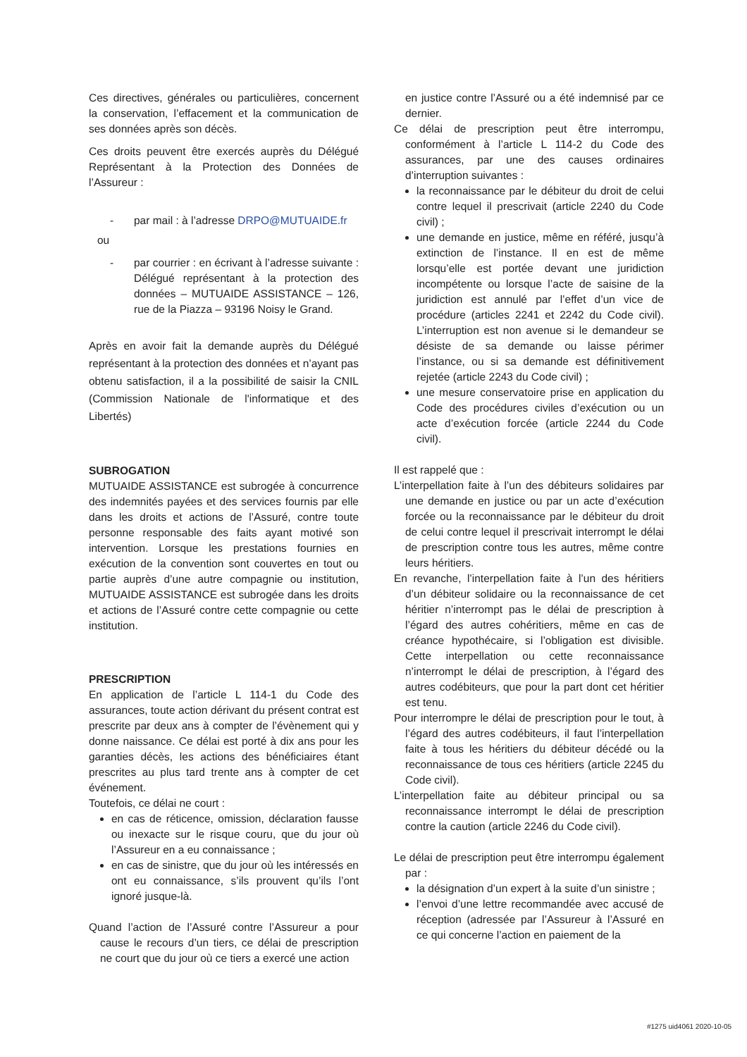Ces directives, générales ou particulières, concernent la conservation, l’effacement et la communication de ses données après son décès.
Ces droits peuvent être exercés auprès du Délégué Représentant à la Protection des Données de l’Assureur :
- par mail : à l’adresse DRPO@MUTUAIDE.fr
ou
- par courrier : en écrivant à l’adresse suivante : Délégué représentant à la protection des données – MUTUAIDE ASSISTANCE – 126, rue de la Piazza – 93196 Noisy le Grand.
Après en avoir fait la demande auprès du Délégué représentant à la protection des données et n’ayant pas obtenu satisfaction, il a la possibilité de saisir la CNIL (Commission Nationale de l'informatique et des Libertés)
SUBROGATION
MUTUAIDE ASSISTANCE est subrogée à concurrence des indemnités payées et des services fournis par elle dans les droits et actions de l’Assuré, contre toute personne responsable des faits ayant motivé son intervention. Lorsque les prestations fournies en exécution de la convention sont couvertes en tout ou partie auprès d’une autre compagnie ou institution, MUTUAIDE ASSISTANCE est subrogée dans les droits et actions de l’Assuré contre cette compagnie ou cette institution.
PRESCRIPTION
En application de l’article L 114-1 du Code des assurances, toute action dérivant du présent contrat est prescrite par deux ans à compter de l’évènement qui y donne naissance. Ce délai est porté à dix ans pour les garanties décès, les actions des bénéficiaires étant prescrites au plus tard trente ans à compter de cet événement.
Toutefois, ce délai ne court :
en cas de réticence, omission, déclaration fausse ou inexacte sur le risque couru, que du jour où l’Assureur en a eu connaissance ;
en cas de sinistre, que du jour où les intéressés en ont eu connaissance, s’ils prouvent qu’ils l’ont ignoré jusque-là.
Quand l’action de l’Assuré contre l’Assureur a pour cause le recours d’un tiers, ce délai de prescription ne court que du jour où ce tiers a exercé une action
en justice contre l’Assuré ou a été indemnisé par ce dernier.
Ce délai de prescription peut être interrompu, conformément à l’article L 114-2 du Code des assurances, par une des causes ordinaires d’interruption suivantes :
la reconnaissance par le débiteur du droit de celui contre lequel il prescrivait (article 2240 du Code civil) ;
une demande en justice, même en référé, jusqu’à extinction de l’instance. Il en est de même lorsqu’elle est portée devant une juridiction incompétente ou lorsque l’acte de saisine de la juridiction est annulé par l’effet d’un vice de procédure (articles 2241 et 2242 du Code civil). L’interruption est non avenue si le demandeur se désiste de sa demande ou laisse périmer l’instance, ou si sa demande est définitivement rejetée (article 2243 du Code civil) ;
une mesure conservatoire prise en application du Code des procédures civiles d’exécution ou un acte d’exécution forcée (article 2244 du Code civil).
Il est rappelé que :
L’interpellation faite à l’un des débiteurs solidaires par une demande en justice ou par un acte d’exécution forcée ou la reconnaissance par le débiteur du droit de celui contre lequel il prescrivait interrompt le délai de prescription contre tous les autres, même contre leurs héritiers.
En revanche, l’interpellation faite à l’un des héritiers d’un débiteur solidaire ou la reconnaissance de cet héritier n’interrompt pas le délai de prescription à l’égard des autres cohéritiers, même en cas de créance hypothécaire, si l’obligation est divisible. Cette interpellation ou cette reconnaissance n’interrompt le délai de prescription, à l’égard des autres codébiteurs, que pour la part dont cet héritier est tenu.
Pour interrompre le délai de prescription pour le tout, à l’égard des autres codébiteurs, il faut l’interpellation faite à tous les héritiers du débiteur décédé ou la reconnaissance de tous ces héritiers (article 2245 du Code civil).
L’interpellation faite au débiteur principal ou sa reconnaissance interrompt le délai de prescription contre la caution (article 2246 du Code civil).
Le délai de prescription peut être interrompu également par :
la désignation d’un expert à la suite d’un sinistre ;
l’envoi d’une lettre recommandée avec accusé de réception (adressée par l’Assureur à l’Assuré en ce qui concerne l’action en paiement de la
#1275 uid4061 2020-10-05